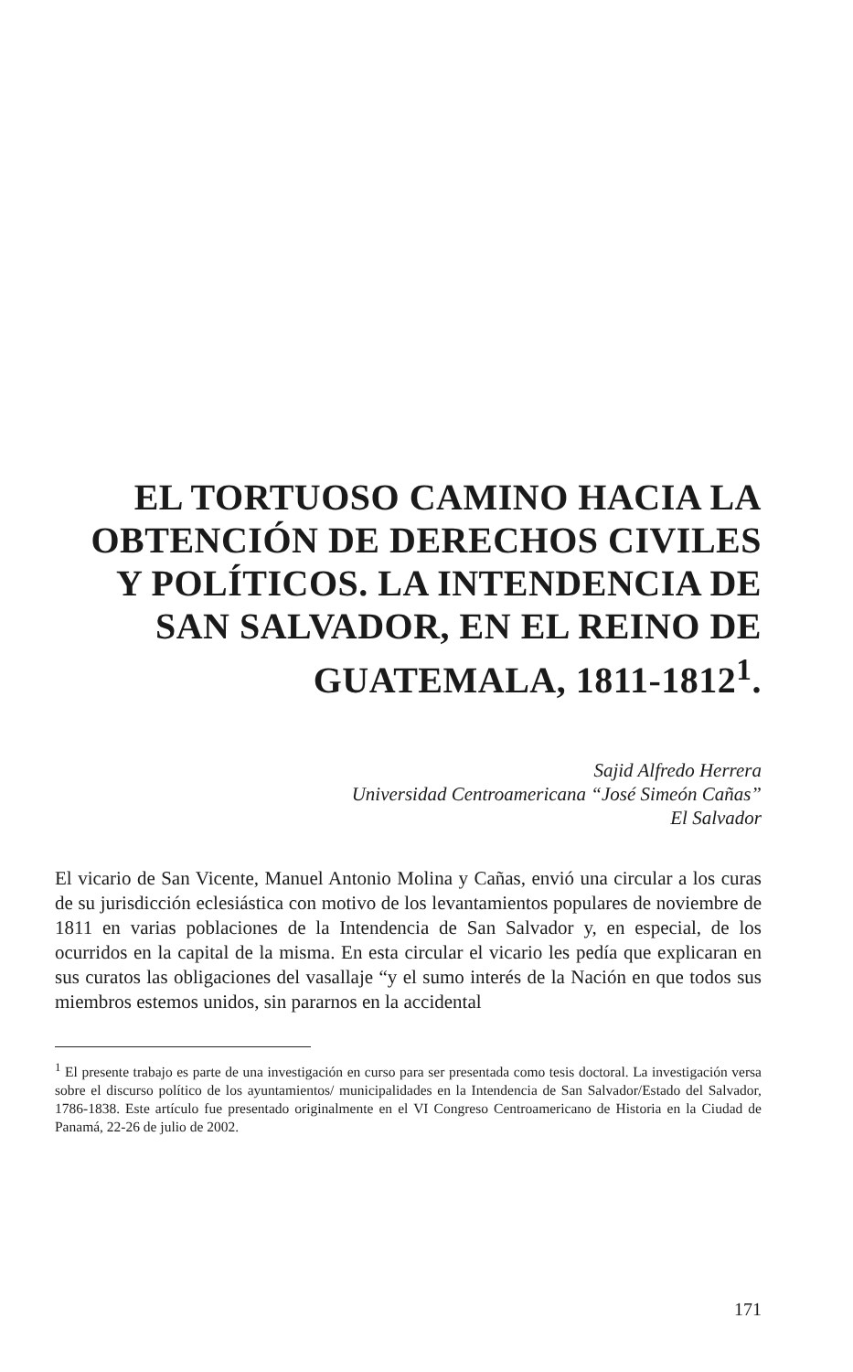EL TORTUOSO CAMINO HACIA LA
OBTENCIÓN DE DERECHOS CIVILES
Y POLÍTICOS. LA INTENDENCIA DE
SAN SALVADOR, EN EL REINO DE
GUATEMALA, 1811-1812<sup>1</sup>.
Sajid Alfredo Herrera
Universidad Centroamericana “José Simeón Cañas”
El Salvador
El vicario de San Vicente, Manuel Antonio Molina y Cañas, envió una circular a los curas de su jurisdicción eclesiástica con motivo de los levantamientos populares de noviembre de 1811 en varias poblaciones de la Intendencia de San Salvador y, en especial, de los ocurridos en la capital de la misma. En esta circular el vicario les pedía que explicaran en sus curatos las obligaciones del vasallaje “y el sumo interés de la Nación en que todos sus miembros estemos unidos, sin pararnos en la accidental
<sup>1</sup> El presente trabajo es parte de una investigación en curso para ser presentada como tesis doctoral. La investigación versa sobre el discurso político de los ayuntamientos/ municipalidades en la Intendencia de San Salvador/Estado del Salvador, 1786-1838. Este artículo fue presentado originalmente en el VI Congreso Centroamericano de Historia en la Ciudad de Panamá, 22-26 de julio de 2002.
171